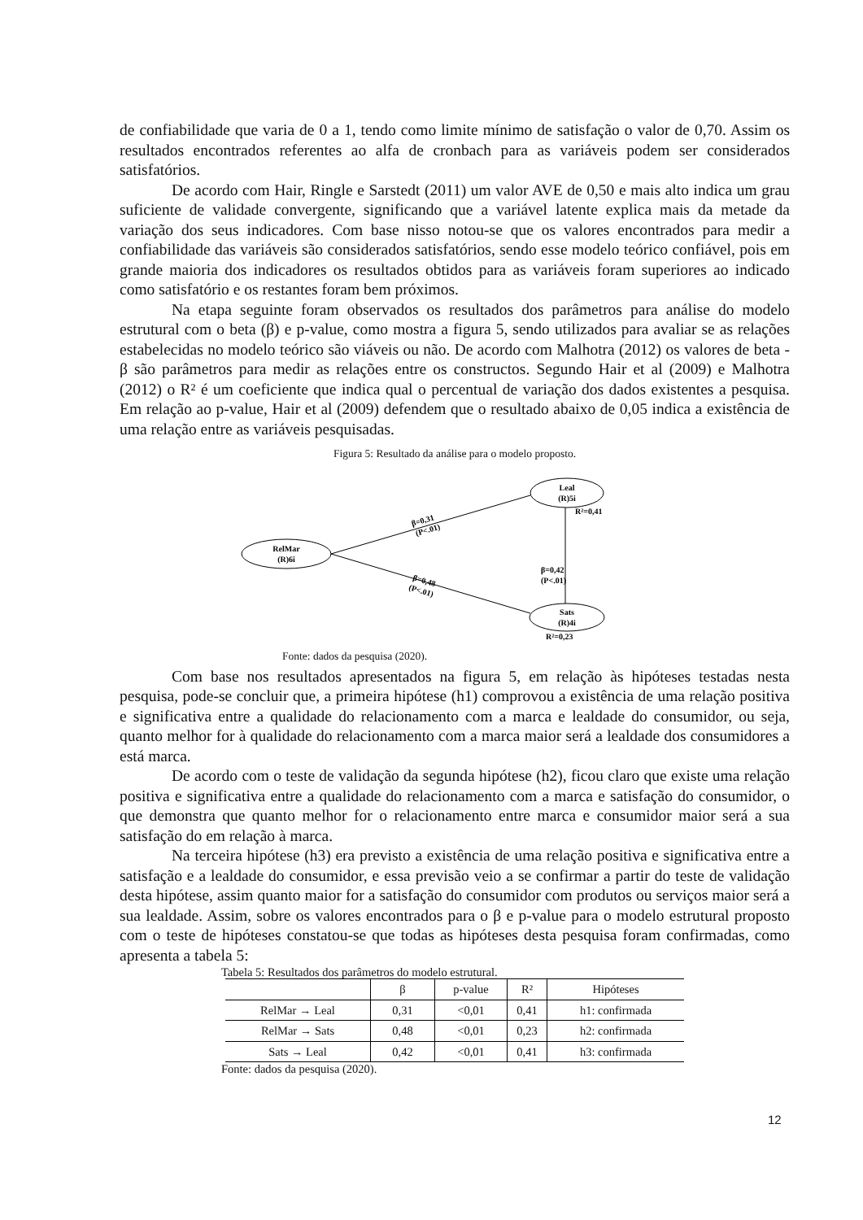de confiabilidade que varia de 0 a 1, tendo como limite mínimo de satisfação o valor de 0,70. Assim os resultados encontrados referentes ao alfa de cronbach para as variáveis podem ser considerados satisfatórios.
De acordo com Hair, Ringle e Sarstedt (2011) um valor AVE de 0,50 e mais alto indica um grau suficiente de validade convergente, significando que a variável latente explica mais da metade da variação dos seus indicadores. Com base nisso notou-se que os valores encontrados para medir a confiabilidade das variáveis são considerados satisfatórios, sendo esse modelo teórico confiável, pois em grande maioria dos indicadores os resultados obtidos para as variáveis foram superiores ao indicado como satisfatório e os restantes foram bem próximos.
Na etapa seguinte foram observados os resultados dos parâmetros para análise do modelo estrutural com o beta (β) e p-value, como mostra a figura 5, sendo utilizados para avaliar se as relações estabelecidas no modelo teórico são viáveis ou não. De acordo com Malhotra (2012) os valores de beta - β são parâmetros para medir as relações entre os constructos. Segundo Hair et al (2009) e Malhotra (2012) o R² é um coeficiente que indica qual o percentual de variação dos dados existentes a pesquisa. Em relação ao p-value, Hair et al (2009) defendem que o resultado abaixo de 0,05 indica a existência de uma relação entre as variáveis pesquisadas.
Figura 5: Resultado da análise para o modelo proposto.
RelMar
(R)6i
Leal
(R)5i
Sats
(R)4i
R²=0,41
R²=0,23
β=0,42
(P<.01)
β=0,31
(P<.01)
β=0,48
(P<.01)
Fonte: dados da pesquisa (2020).
Com base nos resultados apresentados na figura 5, em relação às hipóteses testadas nesta pesquisa, pode-se concluir que, a primeira hipótese (h1) comprovou a existência de uma relação positiva e significativa entre a qualidade do relacionamento com a marca e lealdade do consumidor, ou seja, quanto melhor for à qualidade do relacionamento com a marca maior será a lealdade dos consumidores a está marca.
De acordo com o teste de validação da segunda hipótese (h2), ficou claro que existe uma relação positiva e significativa entre a qualidade do relacionamento com a marca e satisfação do consumidor, o que demonstra que quanto melhor for o relacionamento entre marca e consumidor maior será a sua satisfação do em relação à marca.
Na terceira hipótese (h3) era previsto a existência de uma relação positiva e significativa entre a satisfação e a lealdade do consumidor, e essa previsão veio a se confirmar a partir do teste de validação desta hipótese, assim quanto maior for a satisfação do consumidor com produtos ou serviços maior será a sua lealdade. Assim, sobre os valores encontrados para o β e p-value para o modelo estrutural proposto com o teste de hipóteses constatou-se que todas as hipóteses desta pesquisa foram confirmadas, como apresenta a tabela 5:
Tabela 5: Resultados dos parâmetros do modelo estrutural.
| | β | p-value | R² | Hipóteses |
| --- | --- | --- | --- | --- |
| RelMar → Leal | 0,31 | <0,01 | 0,41 | h1: confirmada |
| RelMar → Sats | 0,48 | <0,01 | 0,23 | h2: confirmada |
| Sats → Leal | 0,42 | <0,01 | 0,41 | h3: confirmada |
Fonte: dados da pesquisa (2020).
12